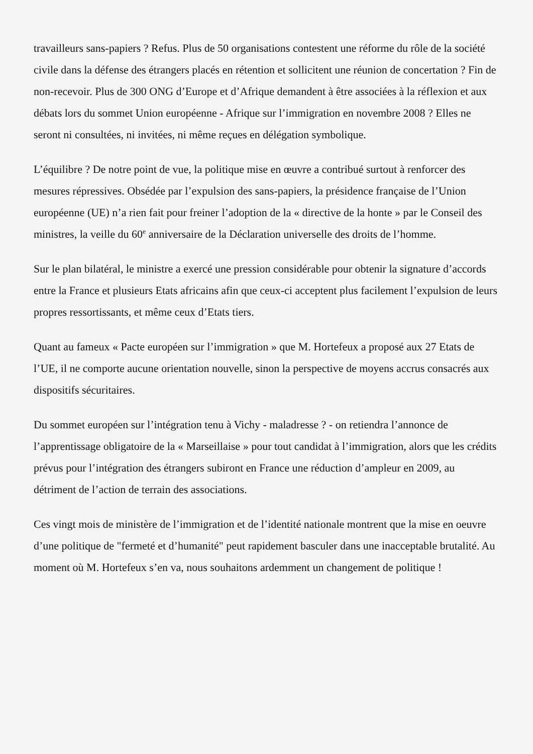travailleurs sans-papiers ? Refus. Plus de 50 organisations contestent une réforme du rôle de la société civile dans la défense des étrangers placés en rétention et sollicitent une réunion de concertation ? Fin de non-recevoir. Plus de 300 ONG d’Europe et d’Afrique demandent à être associées à la réflexion et aux débats lors du sommet Union européenne - Afrique sur l’immigration en novembre 2008 ? Elles ne seront ni consultées, ni invitées, ni même reçues en délégation symbolique.
L’équilibre ? De notre point de vue, la politique mise en œuvre a contribué surtout à renforcer des mesures répressives. Obsédée par l’expulsion des sans-papiers, la présidence française de l’Union européenne (UE) n’a rien fait pour freiner l’adoption de la « directive de la honte » par le Conseil des ministres, la veille du 60<sup>e</sup> anniversaire de la Déclaration universelle des droits de l’homme.
Sur le plan bilatéral, le ministre a exercé une pression considérable pour obtenir la signature d’accords entre la France et plusieurs Etats africains afin que ceux-ci acceptent plus facilement l’expulsion de leurs propres ressortissants, et même ceux d’Etats tiers.
Quant au fameux « Pacte européen sur l’immigration » que M. Hortefeux a proposé aux 27 Etats de l’UE, il ne comporte aucune orientation nouvelle, sinon la perspective de moyens accrus consacrés aux dispositifs sécuritaires.
Du sommet européen sur l’intégration tenu à Vichy - maladresse ? - on retiendra l’annonce de l’apprentissage obligatoire de la « Marseillaise » pour tout candidat à l’immigration, alors que les crédits prévus pour l’intégration des étrangers subiront en France une réduction d’ampleur en 2009, au détriment de l’action de terrain des associations.
Ces vingt mois de ministère de l’immigration et de l’identité nationale montrent que la mise en oeuvre d’une politique de "fermeté et d’humanité" peut rapidement basculer dans une inacceptable brutalité. Au moment où M. Hortefeux s’en va, nous souhaitons ardemment un changement de politique !